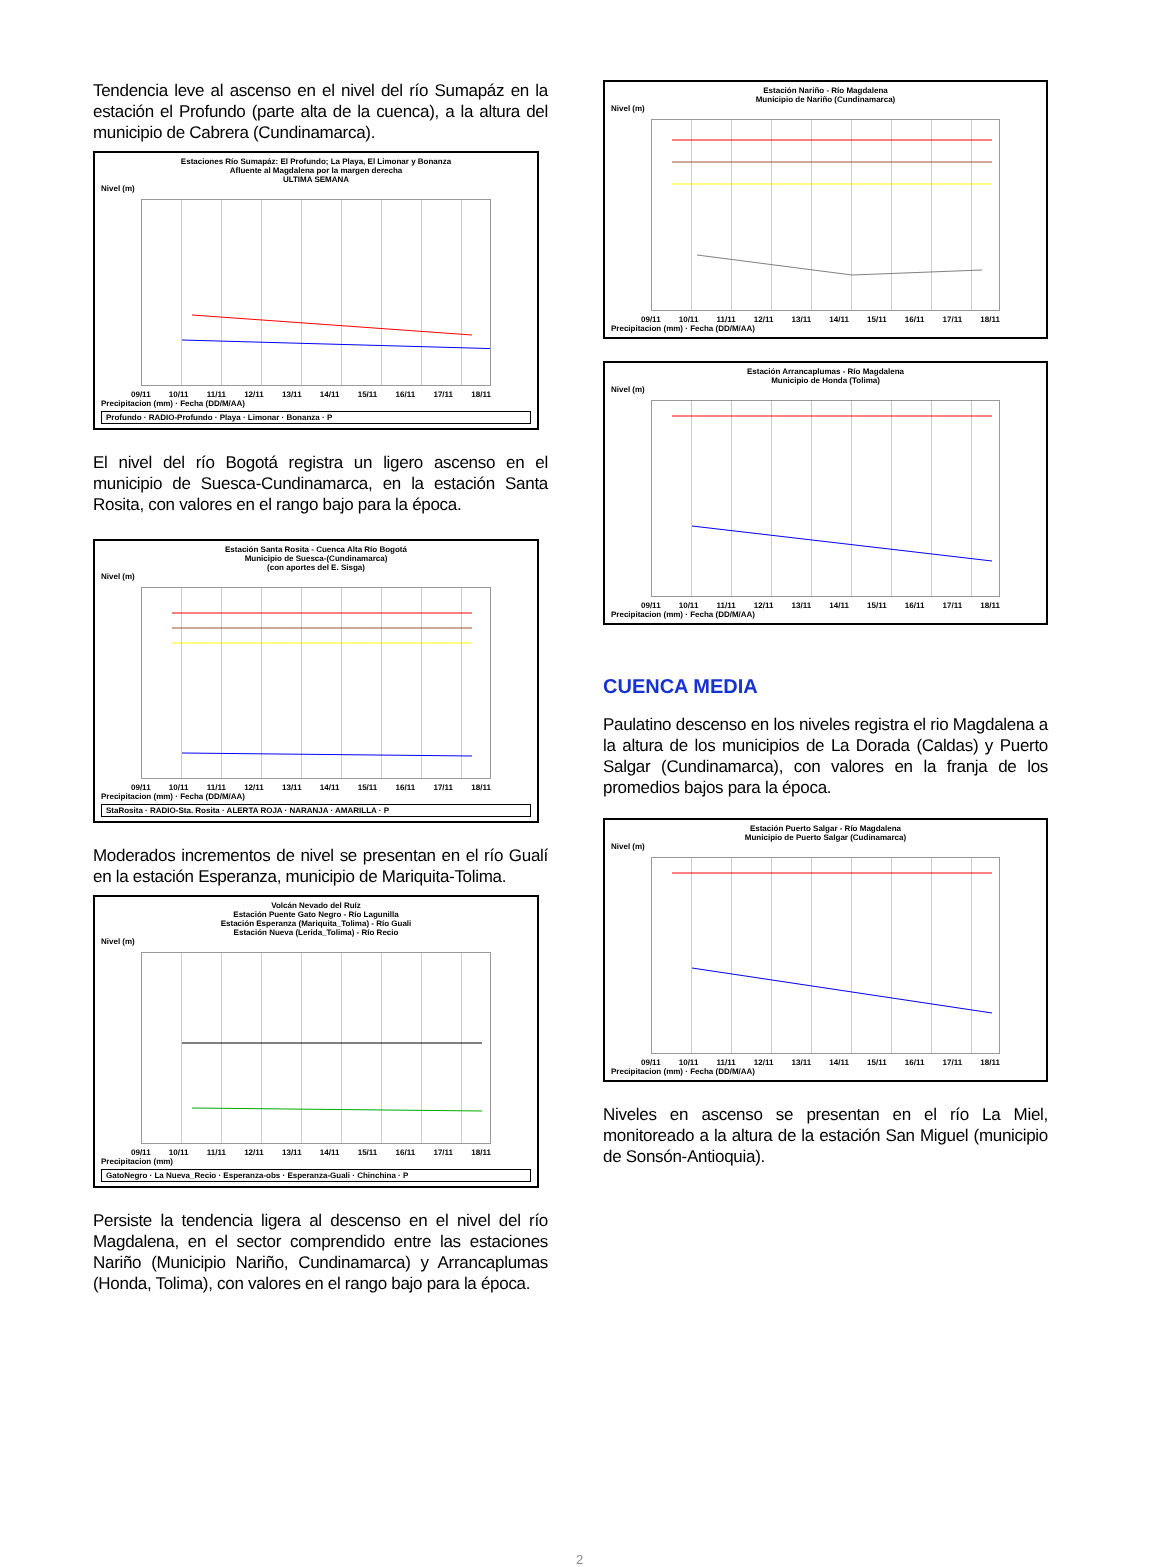Tendencia leve al ascenso en el nivel del río Sumapáz en la estación el Profundo (parte alta de la cuenca), a la altura del municipio de Cabrera (Cundinamarca).
Estaciones Río Sumapáz: El Profundo; La Playa, El Limonar y Bonanza
Afluente al Magdalena por la margen derecha
ULTIMA SEMANA
Nivel (m)
09/11 10/11 11/11 12/11 13/11 14/11 15/11 16/11 17/11 18/11
Precipitacion (mm) · Fecha (DD/M/AA)
Profundo · RADIO-Profundo · Playa · Limonar · Bonanza · P
El nivel del río Bogotá registra un ligero ascenso en el municipio de Suesca-Cundinamarca, en la estación Santa Rosita, con valores en el rango bajo para la época.
Estación Santa Rosita - Cuenca Alta Río Bogotá
Municipio de Suesca-(Cundinamarca)
(con aportes del E. Sisga)
Nivel (m)
09/11 10/11 11/11 12/11 13/11 14/11 15/11 16/11 17/11 18/11
Precipitacion (mm) · Fecha (DD/M/AA)
StaRosita · RADIO-Sta. Rosita · ALERTA ROJA · NARANJA · AMARILLA · P
Moderados incrementos de nivel se presentan en el río Gualí en la estación Esperanza, municipio de Mariquita-Tolima.
Volcán Nevado del Ruíz
Estación Puente Gato Negro - Río Lagunilla
Estación Esperanza (Mariquita_Tolima) - Río Guali
Estación Nueva (Lerida_Tolima) - Río Recio
Nivel (m)
09/11 10/11 11/11 12/11 13/11 14/11 15/11 16/11 17/11 18/11
Precipitacion (mm)
GatoNegro · La Nueva_Recio · Esperanza-obs · Esperanza-Guali · Chinchina · P
Persiste la tendencia ligera al descenso en el nivel del río Magdalena, en el sector comprendido entre las estaciones Nariño (Municipio Nariño, Cundinamarca) y Arrancaplumas (Honda, Tolima), con valores en el rango bajo para la época.
Estación Nariño - Río Magdalena
Municipio de Nariño (Cundinamarca)
Nivel (m)
09/11 10/11 11/11 12/11 13/11 14/11 15/11 16/11 17/11 18/11
Precipitacion (mm) · Fecha (DD/M/AA)
Estación Arrancaplumas - Río Magdalena
Municipio de Honda (Tolima)
Nivel (m)
09/11 10/11 11/11 12/11 13/11 14/11 15/11 16/11 17/11 18/11
Precipitacion (mm) · Fecha (DD/M/AA)
CUENCA MEDIA
Paulatino descenso en los niveles registra el rio Magdalena a la altura de los municipios de La Dorada (Caldas) y Puerto Salgar (Cundinamarca), con valores en la franja de los promedios bajos para la época.
Estación Puerto Salgar - Río Magdalena
Municipio de Puerto Salgar (Cudinamarca)
Nivel (m)
09/11 10/11 11/11 12/11 13/11 14/11 15/11 16/11 17/11 18/11
Precipitacion (mm) · Fecha (DD/M/AA)
Niveles en ascenso se presentan en el río La Miel, monitoreado a la altura de la estación San Miguel (municipio de Sonsón-Antioquia).
2